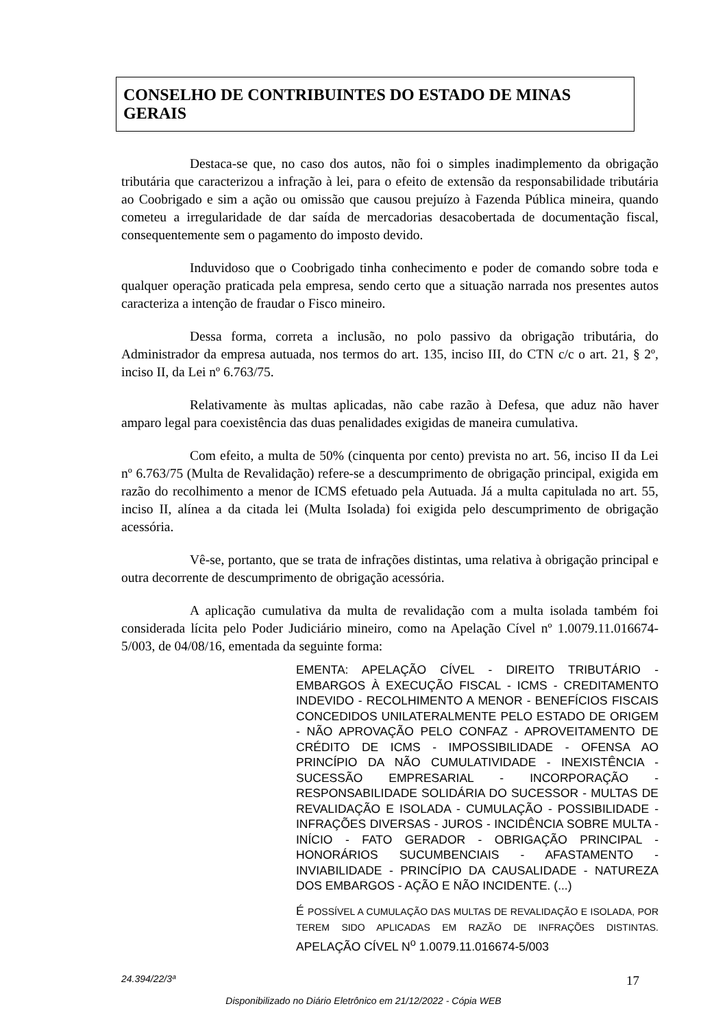CONSELHO DE CONTRIBUINTES DO ESTADO DE MINAS GERAIS
Destaca-se que, no caso dos autos, não foi o simples inadimplemento da obrigação tributária que caracterizou a infração à lei, para o efeito de extensão da responsabilidade tributária ao Coobrigado e sim a ação ou omissão que causou prejuízo à Fazenda Pública mineira, quando cometeu a irregularidade de dar saída de mercadorias desacobertada de documentação fiscal, consequentemente sem o pagamento do imposto devido.
Induvidoso que o Coobrigado tinha conhecimento e poder de comando sobre toda e qualquer operação praticada pela empresa, sendo certo que a situação narrada nos presentes autos caracteriza a intenção de fraudar o Fisco mineiro.
Dessa forma, correta a inclusão, no polo passivo da obrigação tributária, do Administrador da empresa autuada, nos termos do art. 135, inciso III, do CTN c/c o art. 21, § 2º, inciso II, da Lei nº 6.763/75.
Relativamente às multas aplicadas, não cabe razão à Defesa, que aduz não haver amparo legal para coexistência das duas penalidades exigidas de maneira cumulativa.
Com efeito, a multa de 50% (cinquenta por cento) prevista no art. 56, inciso II da Lei nº 6.763/75 (Multa de Revalidação) refere-se a descumprimento de obrigação principal, exigida em razão do recolhimento a menor de ICMS efetuado pela Autuada. Já a multa capitulada no art. 55, inciso II, alínea a da citada lei (Multa Isolada) foi exigida pelo descumprimento de obrigação acessória.
Vê-se, portanto, que se trata de infrações distintas, uma relativa à obrigação principal e outra decorrente de descumprimento de obrigação acessória.
A aplicação cumulativa da multa de revalidação com a multa isolada também foi considerada lícita pelo Poder Judiciário mineiro, como na Apelação Cível nº 1.0079.11.016674-5/003, de 04/08/16, ementada da seguinte forma:
EMENTA: APELAÇÃO CÍVEL - DIREITO TRIBUTÁRIO - EMBARGOS À EXECUÇÃO FISCAL - ICMS - CREDITAMENTO INDEVIDO - RECOLHIMENTO A MENOR - BENEFÍCIOS FISCAIS CONCEDIDOS UNILATERALMENTE PELO ESTADO DE ORIGEM - NÃO APROVAÇÃO PELO CONFAZ - APROVEITAMENTO DE CRÉDITO DE ICMS - IMPOSSIBILIDADE - OFENSA AO PRINCÍPIO DA NÃO CUMULATIVIDADE - INEXISTÊNCIA - SUCESSÃO EMPRESARIAL - INCORPORAÇÃO - RESPONSABILIDADE SOLIDÁRIA DO SUCESSOR - MULTAS DE REVALIDAÇÃO E ISOLADA - CUMULAÇÃO - POSSIBILIDADE - INFRAÇÕES DIVERSAS - JUROS - INCIDÊNCIA SOBRE MULTA - INÍCIO - FATO GERADOR - OBRIGAÇÃO PRINCIPAL - HONORÁRIOS SUCUMBENCIAIS - AFASTAMENTO - INVIABILIDADE - PRINCÍPIO DA CAUSALIDADE - NATUREZA DOS EMBARGOS - AÇÃO E NÃO INCIDENTE. (...)
É POSSÍVEL A CUMULAÇÃO DAS MULTAS DE REVALIDAÇÃO E ISOLADA, POR TEREM SIDO APLICADAS EM RAZÃO DE INFRAÇÕES DISTINTAS. APELAÇÃO CÍVEL N<sup>o</sup> 1.0079.11.016674-5/003
24.394/22/3ª 17
Disponibilizado no Diário Eletrônico em 21/12/2022 - Cópia WEB